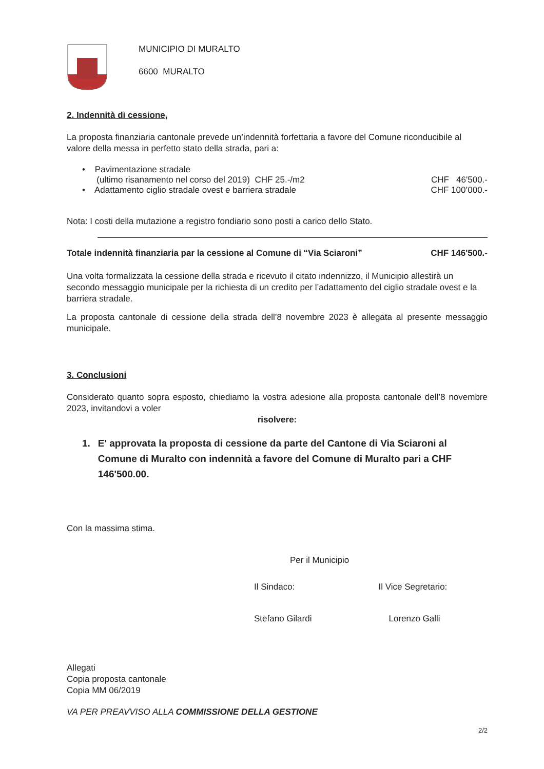MUNICIPIO DI MURALTO
6600 MURALTO
2. Indennità di cessione,
La proposta finanziaria cantonale prevede un’indennità forfettaria a favore del Comune riconducibile al valore della messa in perfetto stato della strada, pari a:
• Pavimentazione stradale
(ultimo risanamento nel corso del 2019) CHF 25.-/m2 CHF 46'500.-
• Adattamento ciglio stradale ovest e barriera stradale CHF 100’000.-
Nota: I costi della mutazione a registro fondiario sono posti a carico dello Stato.
Totale indennità finanziaria par la cessione al Comune di “Via Sciaroni” CHF 146'500.-
Una volta formalizzata la cessione della strada e ricevuto il citato indennizzo, il Municipio allestirà un secondo messaggio municipale per la richiesta di un credito per l’adattamento del ciglio stradale ovest e la barriera stradale.
La proposta cantonale di cessione della strada dell’8 novembre 2023 è allegata al presente messaggio municipale.
3. Conclusioni
Considerato quanto sopra esposto, chiediamo la vostra adesione alla proposta cantonale dell’8 novembre 2023, invitandovi a voler
risolvere:
1. E' approvata la proposta di cessione da parte del Cantone di Via Sciaroni al Comune di Muralto con indennità a favore del Comune di Muralto pari a CHF 146'500.00.
Con la massima stima.
Per il Municipio
Il Sindaco:
Stefano Gilardi
Il Vice Segretario:
Lorenzo Galli
Allegati
Copia proposta cantonale
Copia MM 06/2019
VA PER PREAVVISO ALLA COMMISSIONE DELLA GESTIONE
2/2